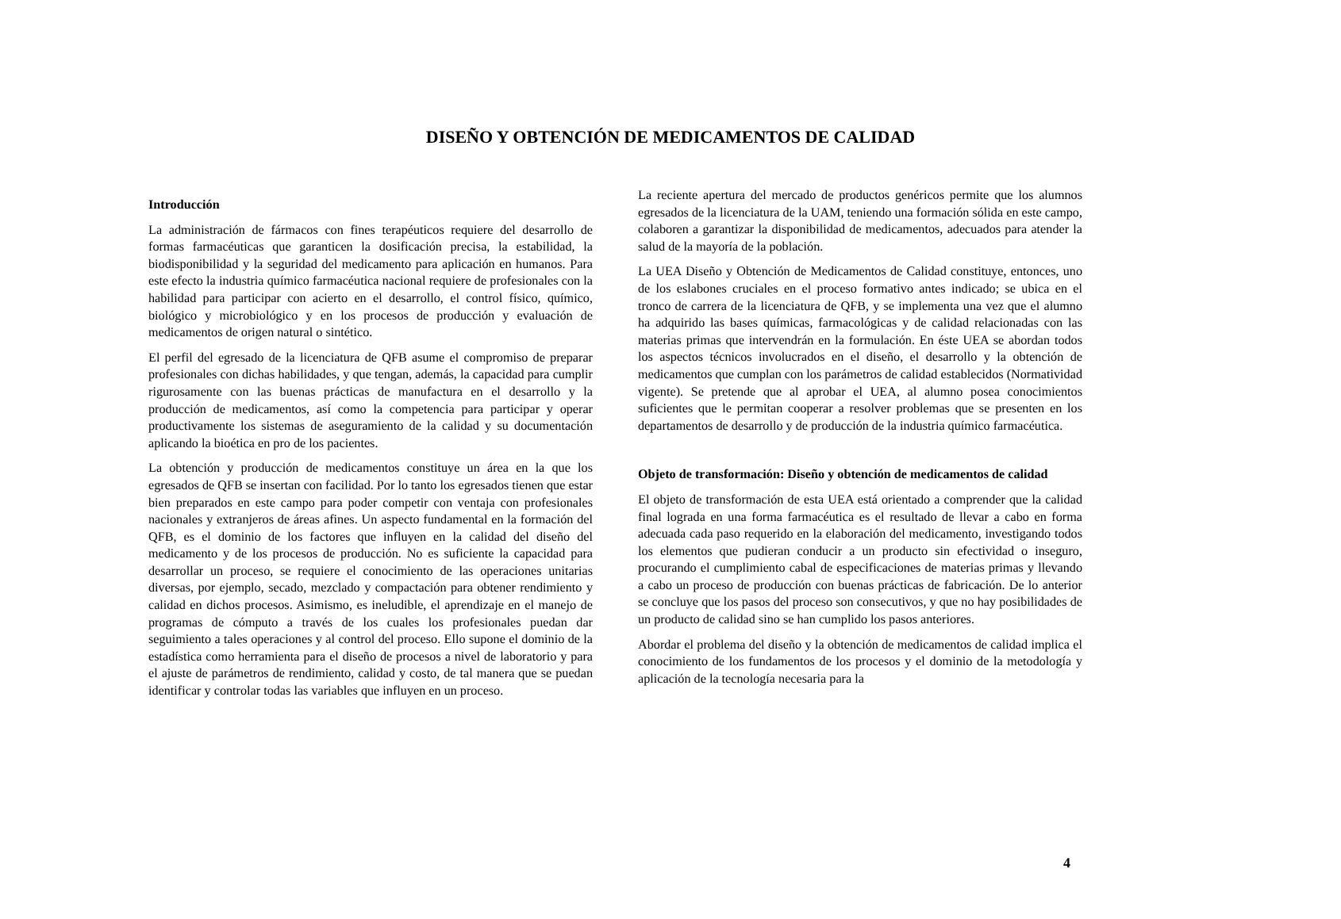DISEÑO Y OBTENCIÓN DE MEDICAMENTOS DE CALIDAD
Introducción
La administración de fármacos con fines terapéuticos requiere del desarrollo de formas farmacéuticas que garanticen la dosificación precisa, la estabilidad, la biodisponibilidad y la seguridad del medicamento para aplicación en humanos. Para este efecto la industria químico farmacéutica nacional requiere de profesionales con la habilidad para participar con acierto en el desarrollo, el control físico, químico, biológico y microbiológico y en los procesos de producción y evaluación de medicamentos de origen natural o sintético.
El perfil del egresado de la licenciatura de QFB asume el compromiso de preparar profesionales con dichas habilidades, y que tengan, además, la capacidad para cumplir rigurosamente con las buenas prácticas de manufactura en el desarrollo y la producción de medicamentos, así como la competencia para participar y operar productivamente los sistemas de aseguramiento de la calidad y su documentación aplicando la bioética en pro de los pacientes.
La obtención y producción de medicamentos constituye un área en la que los egresados de QFB se insertan con facilidad. Por lo tanto los egresados tienen que estar bien preparados en este campo para poder competir con ventaja con profesionales nacionales y extranjeros de áreas afines. Un aspecto fundamental en la formación del QFB, es el dominio de los factores que influyen en la calidad del diseño del medicamento y de los procesos de producción. No es suficiente la capacidad para desarrollar un proceso, se requiere el conocimiento de las operaciones unitarias diversas, por ejemplo, secado, mezclado y compactación para obtener rendimiento y calidad en dichos procesos. Asimismo, es ineludible, el aprendizaje en el manejo de programas de cómputo a través de los cuales los profesionales puedan dar seguimiento a tales operaciones y al control del proceso. Ello supone el dominio de la estadística como herramienta para el diseño de procesos a nivel de laboratorio y para el ajuste de parámetros de rendimiento, calidad y costo, de tal manera que se puedan identificar y controlar todas las variables que influyen en un proceso.
La reciente apertura del mercado de productos genéricos permite que los alumnos egresados de la licenciatura de la UAM, teniendo una formación sólida en este campo, colaboren a garantizar la disponibilidad de medicamentos, adecuados para atender la salud de la mayoría de la población.
La UEA Diseño y Obtención de Medicamentos de Calidad constituye, entonces, uno de los eslabones cruciales en el proceso formativo antes indicado; se ubica en el tronco de carrera de la licenciatura de QFB, y se implementa una vez que el alumno ha adquirido las bases químicas, farmacológicas y de calidad relacionadas con las materias primas que intervendrán en la formulación. En éste UEA se abordan todos los aspectos técnicos involucrados en el diseño, el desarrollo y la obtención de medicamentos que cumplan con los parámetros de calidad establecidos (Normatividad vigente). Se pretende que al aprobar el UEA, al alumno posea conocimientos suficientes que le permitan cooperar a resolver problemas que se presenten en los departamentos de desarrollo y de producción de la industria químico farmacéutica.
Objeto de transformación: Diseño y obtención de medicamentos de calidad
El objeto de transformación de esta UEA está orientado a comprender que la calidad final lograda en una forma farmacéutica es el resultado de llevar a cabo en forma adecuada cada paso requerido en la elaboración del medicamento, investigando todos los elementos que pudieran conducir a un producto sin efectividad o inseguro, procurando el cumplimiento cabal de especificaciones de materias primas y llevando a cabo un proceso de producción con buenas prácticas de fabricación. De lo anterior se concluye que los pasos del proceso son consecutivos, y que no hay posibilidades de un producto de calidad sino se han cumplido los pasos anteriores.
Abordar el problema del diseño y la obtención de medicamentos de calidad implica el conocimiento de los fundamentos de los procesos y el dominio de la metodología y aplicación de la tecnología necesaria para la
4